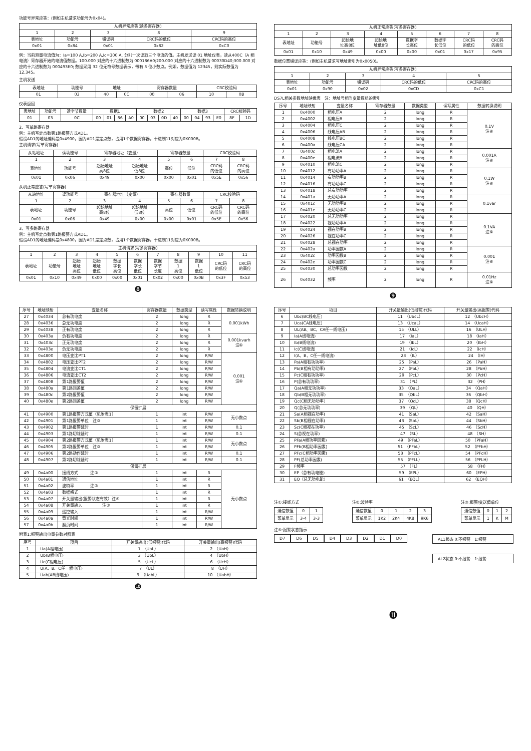功能号异常应答：(例如主机请求功能号为0x04)。
| 从机异常应答(读多寄存器) | | | | |
| --- | --- | --- | --- | --- |
| 1 | 2 | 3 | 8 | 9 |
| 表地址 | 功能号 | 错误码 | CRC码的低位 | CRC码的高位 |
| 0x01 | 0x84 | 0x01 | 0x82 | 0xC0 |
例：当前测量电流值为：Ia=100 A,Ib=200 A,Ic=300 A, 分别一次读取三个电流的值。主机发送读 01 地址仪表，读从400C（A 相电流）寄存器开始的电流值数据。100.000 对应的十六进制数为 000186A0;200.000 对应的十六进制数为 00030D40;300.000 对应的十六进制数为 000493E0; 数据采用 32 位无符号数据表示，带有 3 位小数点。例如，数据值为 12345，则实际数值为 12.345。
主机发送
| 表地址 | 功能号 | 地址 | | 寄存器数量 | | CRC校验码 | |
| --- | --- | --- | --- | --- | --- | --- | --- |
| 01 | 03 | 40 | 0C | 00 | 06 | 10 | 0B |
仪表返回
| 表地址 | 功能号 | 读字节数量 | 数据1 | | | | 数据2 | | | | 数据3 | | | | CRC校验码 | |
| --- | --- | --- | --- | --- | --- | --- | --- | --- | --- | --- | --- | --- | --- | --- | --- | --- |
| 01 | 03 | 0C | 00 | 01 | 86 | A0 | 00 | 03 | 0D | 40 | 00 | 04 | 93 | E0 | 8F | 1D |
2、写单路寄存器
例：主机写定点数第1路报警方式AD1。
假设AD1的地址编码是0x4900，因为AD1是定点数，占用1个数据寄存器，十进制11对应为0X000B。
主机请求(写单寄存器)
| 从站地址 | 读功能号 | 寄存器地址（变量） | | 寄存器数量 | | CRC校验码 | |
| --- | --- | --- | --- | --- | --- | --- | --- |
| 1 | 2 | 3 | 4 | 5 | 6 | 7 | 8 |
| 表地址 | 功能号 | 起始地址 高8位 | 起始地址 低8位 | 高位 | 低位 | CRC码 的低位 | CRC码 的高位 |
| 0x01 | 0x06 | 0x49 | 0x00 | 0x00 | 0x01 | 0x5E | 0x56 |
从机正常应答(写单寄存器)
| 从站地址 | 读功能号 | 寄存器地址（变量） | | 寄存器数量 | | CRC校验码 | |
| --- | --- | --- | --- | --- | --- | --- | --- |
| 1 | 2 | 3 | 4 | 5 | 6 | 7 | 8 |
| 表地址 | 功能号 | 起始地址 高8位 | 起始地址 低8位 | 高位 | 低位 | CRC码 的低位 | CRC码 的高位 |
| 0x01 | 0x06 | 0x49 | 0x00 | 0x00 | 0x01 | 0x5E | 0x56 |
3、写多路寄存器
例：主机写定点数第1路报警方式AD1。
假设AD1的地址编码是0x4800，因为AD1是定点数，占用1个数据寄存器，十进制11对应为0X000B。
| 主机请求(写多寄存器) | | | | | | | | | | |
| --- | --- | --- | --- | --- | --- | --- | --- | --- | --- | --- |
| 1 | 2 | 3 | 4 | 5 | 6 | 7 | 8 | 9 | 10 | 11 |
| 表地址 | 功能号 | 起始 地址 高位 | 起始 地址 低位 | 数据 字长 高位 | 数据 字长 低位 | 数据 字节 长度 | 数据 1 高位 | 数据 1 低位 | CRC码 的低位 | CRC码 的高位 |
| 0x01 | 0x10 | 0x49 | 0x00 | 0x00 | 0x01 | 0x02 | 0x00 | 0x0B | 0x3F | 0x53 |
❽
| 从机正常应答(写多寄存器) | | | | | | | |
| --- | --- | --- | --- | --- | --- | --- | --- |
| 1 | 2 | 3 | 4 | 5 | 6 | 7 | 8 |
| 表地址 | 功能号 | 起始地 址高8位 | 起始地 址低8位 | 数据字 长高位 | 数据字 长低位 | CRC码 的低位 | CRC码 的高位 |
| 0x01 | 0x10 | 0x49 | 0x00 | 0x00 | 0x01 | 0x17 | 0x95 |
数据位置错误应答：(例如主机请求写地址索引为0x0050)。
| 从机异常应答(写多寄存器) | | | | |
| --- | --- | --- | --- | --- |
| 1 | 2 | 3 | 4 | 5 |
| 表地址 | 功能号 | 错误码 | CRC码的低位 | CRC码的高位 |
| 0x01 | 0x90 | 0x02 | 0xCD | 0xC1 |
DS7L相关参数地址映像表　注：地址号相当变量数组的索引
| 序号 | 地址映射 | 变量名称 | 寄存器数量 | 数据类型 | 读写属性 | 数据转换说明 |
| --- | --- | --- | --- | --- | --- | --- |
| 1 | 0x4000 | 相电压A | 2 | long | R | 0.1V 注⑥ |
| 2 | 0x4002 | 相电压B | 2 | long | R | |
| 3 | 0x4004 | 相电压C | 2 | long | R | |
| 4 | 0x4006 | 线电压AB | 2 | long | R | |
| 5 | 0x4008 | 线电压BC | 2 | long | R | |
| 6 | 0x400a | 线电压CA | 2 | long | R | |
| 7 | 0x400c | 相电流A | 2 | long | R | 0.001A 注⑥ |
| 8 | 0x400e | 相电流B | 2 | long | R | |
| 9 | 0x4010 | 相电流C | 2 | long | R | |
| 10 | 0x4012 | 有功功率A | 2 | long | R | 0.1W 注⑥ |
| 11 | 0x4014 | 有功功率B | 2 | long | R | |
| 12 | 0x4016 | 有功功率C | 2 | long | R | |
| 13 | 0x4018 | 总有功功率 | 2 | long | R | |
| 14 | 0x401a | 无功功率A | 2 | long | R | 0.1var |
| 15 | 0x401c | 无功功率B | 2 | long | R | |
| 16 | 0x401e | 无功功率C | 2 | long | R | |
| 17 | 0x4020 | 总无功功率 | 2 | long | R | 0.1VA 注⑥ |
| 18 | 0x4022 | 视功功率A | 2 | long | R | |
| 19 | 0x4024 | 视在功率B | 2 | long | R | |
| 20 | 0x4026 | 视在功率C | 2 | long | R | |
| 21 | 0x4028 | 总视在功率 | 2 | long | R | |
| 22 | 0x402a | 功率因数A | 2 | long | R | 0.001 注⑥ |
| 23 | 0x402c | 功率因数B | 2 | long | R | |
| 24 | 0x402e | 功率因数C | 2 | long | R | |
| 25 | 0x4030 | 总功率因数 | 2 | long | R | |
| 26 | 0x4032 | 频率 | 2 | long | R | 0.01Hz 注⑥ |
❾
| 序号 | 地址映射 | 变量名称 | 寄存器数量 | 数据类型 | 读写属性 | 数据转换说明 |
| --- | --- | --- | --- | --- | --- | --- |
| 27 | 0x4034 | 总有功电度 | 2 | long | R | 0.001kWh |
| 28 | 0x4036 | 总无功电度 | 2 | long | R | |
| 29 | 0x4038 | 正有功电度 | 2 | long | R | |
| 30 | 0x403a | 负有功电度 | 2 | long | R | 0.001kvarh 注⑥ |
| 31 | 0x403c | 正无功电度 | 2 | long | R | |
| 32 | 0x403e | 负无功电度 | 2 | long | R | |
| 33 | 0x4800 | 电压变比PT1 | 2 | long | R/W | 0.001 注⑥ |
| 34 | 0x4802 | 电压变比PT2 | 2 | long | R/W | |
| 35 | 0x4804 | 电流变比CT1 | 2 | long | R/W | |
| 36 | 0x4806 | 电流变比CT2 | 2 | long | R/W | |
| 37 | 0x4808 | 第1路报警值 | 2 | long | R/W | |
| 38 | 0x480a | 第1路回差值 | 2 | long | R/W | |
| 39 | 0x480c | 第2路报警值 | 2 | long | R/W | |
| 40 | 0x480e | 第2路回差值 | 2 | long | R/W | |
| 保留扩展 | | | | | | |
| 41 | 0x4900 | 第1路报警方式值（见附表1） | 1 | int | R/W | 无小数点 |
| 42 | 0x4901 | 第1路报警单位 注③ | 1 | int | R/W | |
| 43 | 0x4902 | 第1路报警延时 | 1 | int | R/W | 0.1 |
| 44 | 0x4903 | 第1路切除延时 | 1 | int | R/W | 0.1 |
| 45 | 0x4904 | 第2路报警方式值（见附表1） | 1 | int | R/W | 无小数点 |
| 46 | 0x4905 | 第2路报警单位 注③ | 1 | int | R/W | |
| 47 | 0x4906 | 第2路动作延时 | 1 | int | R/W | 0.1 |
| 48 | 0x4907 | 第2路切除延时 | 1 | int | R/W | 0.1 |
| 保留扩展 | | | | | | |
| 49 | 0x4a00 | 接线方式 注① | 1 | int | R | 无小数点 |
| 50 | 0x4a01 | 通信地址 | 1 | int | R | |
| 51 | 0x4a02 | 波特率 注② | 1 | int | R | |
| 52 | 0x4a03 | 数据格式 | 1 | int | R | |
| 53 | 0x4a07 | 开关量输出(报警状态有效）注④ | 1 | int | R | |
| 54 | 0x4a08 | 开关量输入 注⑤ | 1 | int | R | |
| 55 | 0x4a09 | 遥控输入 | 1 | int | R/W | |
| 56 | 0x4a0a | 背光时间 | 1 | int | R/W | |
| 57 | 0x4a0b | 翻页时间 | 1 | int | R/W | |
附表1:报警输出电量参数对照表
| 序号 | 项目 | 开关量输出(低报警)代码 | 开关量输出(高报警)代码 |
| --- | --- | --- | --- |
| 1 | Ua(A相电压) | 1 （UaL） | 2 （UaH） |
| 2 | Ub(B相电压) | 3 （UbL） | 4 （UbH） |
| 3 | Uc(C相电压) | 5 （UcL） | 6 （UcH） |
| 4 | U(A、B、C任一相电压) | 7 （UL） | 8 （UH） |
| 5 | Uab(AB线电压) | 9 （UabL） | 10 （UabH） |
❿
| 序号 | 项目 | 开关量输出(低报警)代码 | 开关量输出(高报警)代码 |
| --- | --- | --- | --- |
| 6 | Ubc(BC线电压) | 11 （UbcL） | 12 （UbcH） |
| 7 | Uca(CA线电压) | 13 （UcaL） | 14 （UcaH） |
| 8 | UL(AB、BC、CA任一线电压) | 15 （ULL） | 16 （ULH） |
| 9 | Ia(A线电流) | 17 （IaL） | 18 （IaH） |
| 10 | Ib(B线电流) | 19 （IbL） | 20 （IbH） |
| 11 | Ic(C线电流) | 21 （IcL） | 22 （IcH） |
| 12 | I(A、B、C任一线电流) | 23 （IL） | 24 （IH） |
| 13 | Pa(A相有功功率) | 25 （PaL） | 26 （PaH） |
| 14 | Pb(B相有功功率) | 27 （PbL） | 28 （PbH） |
| 15 | Pc(C相有功功率) | 29 （PcL） | 30 （PcH） |
| 16 | P(总有功功率) | 31 （PL） | 32 （PH） |
| 17 | Qa(A相无功功率) | 33 （QaL） | 34 （QaH） |
| 18 | Qb(B相无功功率) | 35 （QbL） | 36 （QbH） |
| 19 | Qc(C相无功功率) | 37 （QcL） | 38 （QcH） |
| 20 | Q(总无功功率) | 39 （QL） | 40 （QH） |
| 21 | Sa(A相视在功率) | 41 （SaL） | 42 （SaH） |
| 22 | Sb(B相视在功率) | 43 （SbL） | 44 （SbH） |
| 23 | Sc(C相视在功率) | 45 （ScL） | 46 （ScH） |
| 24 | S(总视在功率) | 47 （SL） | 48 （SH） |
| 25 | PFa(A相功率因素) | 49 （PFaL） | 50 （PFaH） |
| 26 | PFb(B相功率因素) | 51 （PFbL） | 52 （PFbH） |
| 27 | PFc(C相功率因素) | 53 （PFcL） | 54 （PFcH） |
| 28 | PF(总功率因素) | 55 （PFLL） | 56 （PFLH） |
| 29 | F频率 | 57 （FL） | 58 （FH） |
| 30 | EP（总有功电能) | 59 （EPL） | 60 （EPH） |
| 31 | EQ（总无功电能) | 61 （EQL） | 62 （EQH） |
注①:接线方式
| 通信数值 | 0 | 1 |
| 菜单显示 | 3-4 | 3-3 |
注②:波特率
| 通信数值 | 0 | 1 | 2 | 3 |
| 菜单显示 | 1K2 | 2K4 | 4K8 | 9K6 |
注③:报警/变送值单位
| 通信数值 | 0 | 1 | 2 |
| 菜单显示 | 1 | K | M |
注④:报警状态指示
D7 D6 D5 D4 D3 D2 D1 D0 AL1状态 0:不报警　1:报警
AL2状态 0:不报警　1:报警
⓫